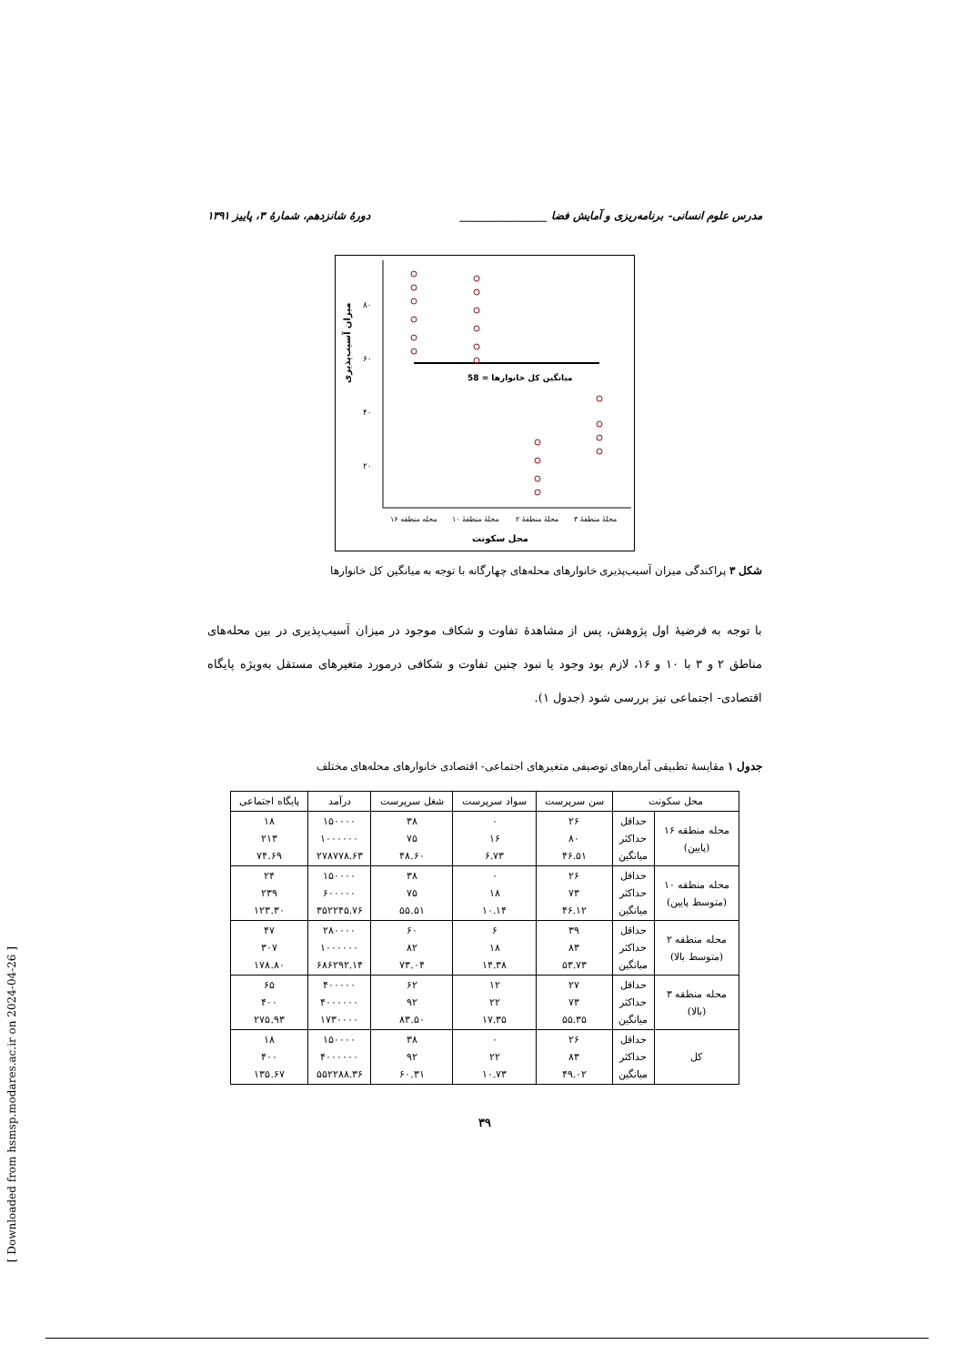مدرس علوم انسانی- برنامه‌ریزی و آمایش فضا ________________ دورهٔ شانزدهم، شمارهٔ ۳، پاییز ۱۳۹۱
۸۰
۶۰
۴۰
۲۰
میزان آسیب‌پذیری
58 = میانگین کل خانوارها
محله منطقه ۱۶
محلهٔ منطقهٔ ۱۰
محلهٔ منطقهٔ ۲
محلهٔ منطقهٔ ۳
محل سکونت
شکل ۳ پراکندگی میزان آسیب‌پذیری خانوارهای محله‌های چهارگانه با توجه به میانگین کل خانوارها
با توجه به فرضیهٔ اول پژوهش، پس از مشاهدهٔ تفاوت و شکاف موجود در میزان آسیب‌پذیری در بین محله‌های مناطق ۲ و ۳ با ۱۰ و ۱۶، لازم بود وجود یا نبود چنین تفاوت و شکافی درمورد متغیرهای مستقل به‌ویژه پایگاه اقتصادی- اجتماعی نیز بررسی شود (جدول ۱).
جدول ۱ مقایسهٔ تطبیقی آماره‌های توصیفی متغیرهای اجتماعی- اقتصادی خانوارهای محله‌های مختلف
| محل سکونت | | سن سرپرست | سواد سرپرست | شغل سرپرست | درآمد | پایگاه اجتماعی |
| --- | --- | --- | --- | --- | --- | --- |
| محله منطقه ۱۶ (پایین) | حداقل حداکثر میانگین | ۲۶ ۸۰ ۴۶.۵۱ | ۰ ۱۶ ۶.۷۳ | ۳۸ ۷۵ ۴۸.۶۰ | ۱۵۰۰۰۰ ۱۰۰۰۰۰۰ ۲۷۸۷۷۸.۶۳ | ۱۸ ۲۱۳ ۷۴.۶۹ |
| محله منطقه ۱۰ (متوسط پایین) | حداقل حداکثر میانگین | ۲۶ ۷۳ ۴۶.۱۲ | ۰ ۱۸ ۱۰.۱۴ | ۳۸ ۷۵ ۵۵.۵۱ | ۱۵۰۰۰۰ ۶۰۰۰۰۰ ۳۵۲۲۴۵.۷۶ | ۲۴ ۲۳۹ ۱۲۳.۳۰ |
| محله منطقه ۲ (متوسط بالا) | حداقل حداکثر میانگین | ۳۹ ۸۳ ۵۳.۷۳ | ۶ ۱۸ ۱۴.۳۸ | ۶۰ ۸۲ ۷۳.۰۴ | ۲۸۰۰۰۰ ۱۰۰۰۰۰۰ ۶۸۶۲۹۲.۱۴ | ۴۷ ۳۰۷ ۱۷۸.۸۰ |
| محله منطقه ۳ (بالا) | حداقل حداکثر میانگین | ۲۷ ۷۳ ۵۵.۳۵ | ۱۲ ۲۲ ۱۷.۳۵ | ۶۲ ۹۲ ۸۳.۵۰ | ۴۰۰۰۰۰ ۴۰۰۰۰۰۰ ۱۷۳۰۰۰۰ | ۶۵ ۴۰۰ ۲۷۵.۹۳ |
| کل | حداقل حداکثر میانگین | ۲۶ ۸۳ ۴۹.۰۲ | ۰ ۲۲ ۱۰.۷۳ | ۳۸ ۹۲ ۶۰.۳۱ | ۱۵۰۰۰۰ ۴۰۰۰۰۰۰ ۵۵۲۲۸۸.۳۶ | ۱۸ ۴۰۰ ۱۳۵.۶۷ |
۳۹
[ Downloaded from hsmsp.modares.ac.ir on 2024-04-26 ]